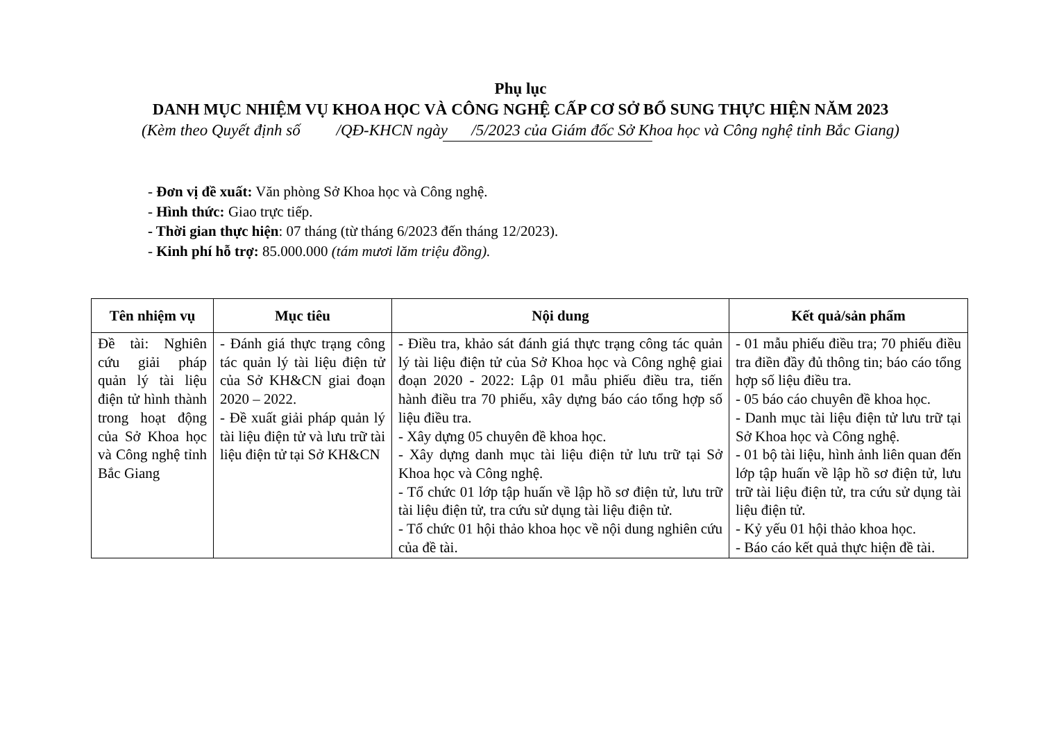Phụ lục
DANH MỤC NHIỆM VỤ KHOA HỌC VÀ CÔNG NGHỆ CẤP CƠ SỞ BỔ SUNG THỰC HIỆN NĂM 2023
(Kèm theo Quyết định số /QĐ-KHCN ngày /5/2023 của Giám đốc Sở Khoa học và Công nghệ tỉnh Bắc Giang)
- Đơn vị đề xuất: Văn phòng Sở Khoa học và Công nghệ.
- Hình thức: Giao trực tiếp.
- Thời gian thực hiện: 07 tháng (từ tháng 6/2023 đến tháng 12/2023).
- Kinh phí hỗ trợ: 85.000.000 (tám mươi lăm triệu đồng).
| Tên nhiệm vụ | Mục tiêu | Nội dung | Kết quả/sản phẩm |
| --- | --- | --- | --- |
| Đề tài: Nghiên cứu giải pháp quản lý tài liệu điện tử hình thành trong hoạt động của Sở Khoa học và Công nghệ tỉnh Bắc Giang | - Đánh giá thực trạng công tác quản lý tài liệu điện tử của Sở KH&CN giai đoạn 2020 – 2022. - Đề xuất giải pháp quản lý tài liệu điện tử và lưu trữ tài liệu điện tử tại Sở KH&CN | - Điều tra, khảo sát đánh giá thực trạng công tác quản lý tài liệu điện tử của Sở Khoa học và Công nghệ giai đoạn 2020 - 2022: Lập 01 mẫu phiếu điều tra, tiến hành điều tra 70 phiếu, xây dựng báo cáo tổng hợp số liệu điều tra. - Xây dựng 05 chuyên đề khoa học. - Xây dựng danh mục tài liệu điện tử lưu trữ tại Sở Khoa học và Công nghệ. - Tổ chức 01 lớp tập huấn về lập hồ sơ điện tử, lưu trữ tài liệu điện tử, tra cứu sử dụng tài liệu điện tử. - Tổ chức 01 hội thảo khoa học về nội dung nghiên cứu của đề tài. | - 01 mẫu phiếu điều tra; 70 phiếu điều tra điền đầy đủ thông tin; báo cáo tổng hợp số liệu điều tra. - 05 báo cáo chuyên đề khoa học. - Danh mục tài liệu điện tử lưu trữ tại Sở Khoa học và Công nghệ. - 01 bộ tài liệu, hình ảnh liên quan đến lớp tập huấn về lập hồ sơ điện tử, lưu trữ tài liệu điện tử, tra cứu sử dụng tài liệu điện tử. - Kỷ yếu 01 hội thảo khoa học. - Báo cáo kết quả thực hiện đề tài. |